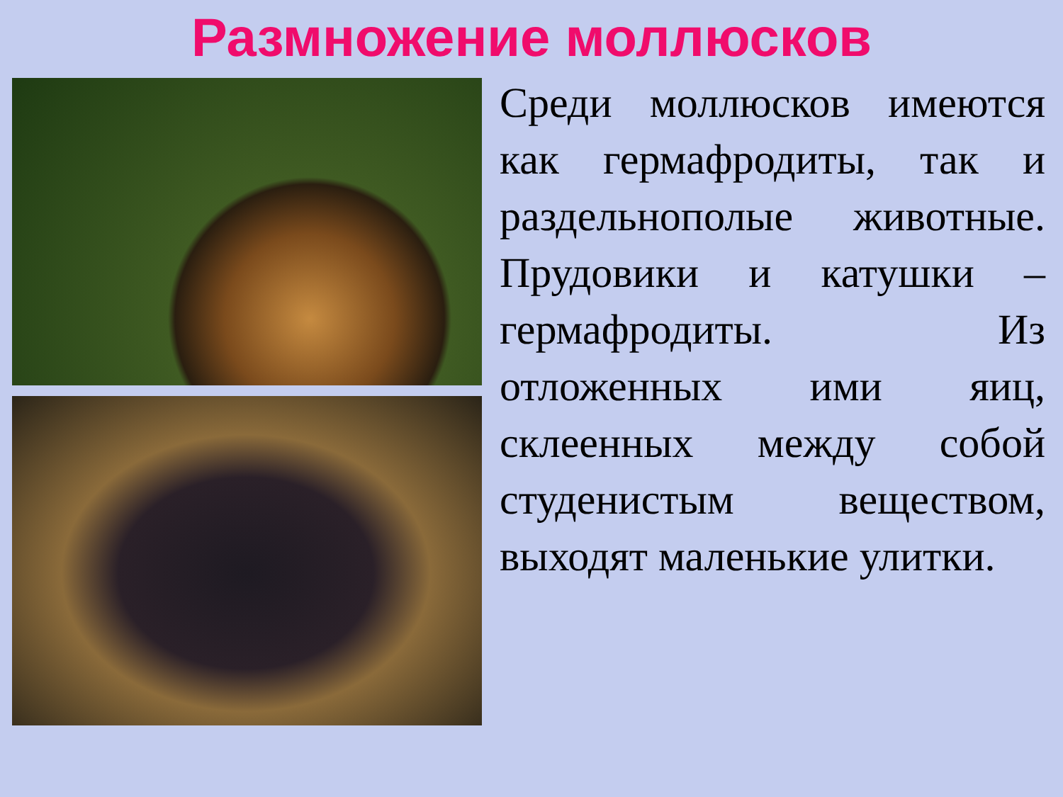Размножение моллюсков
Среди моллюсков имеются как гермафродиты, так и раздельнополые животные. Прудовики и катушки – гермафродиты. Из отложенных ими яиц, склеенных между собой студенистым веществом, выходят маленькие улитки.